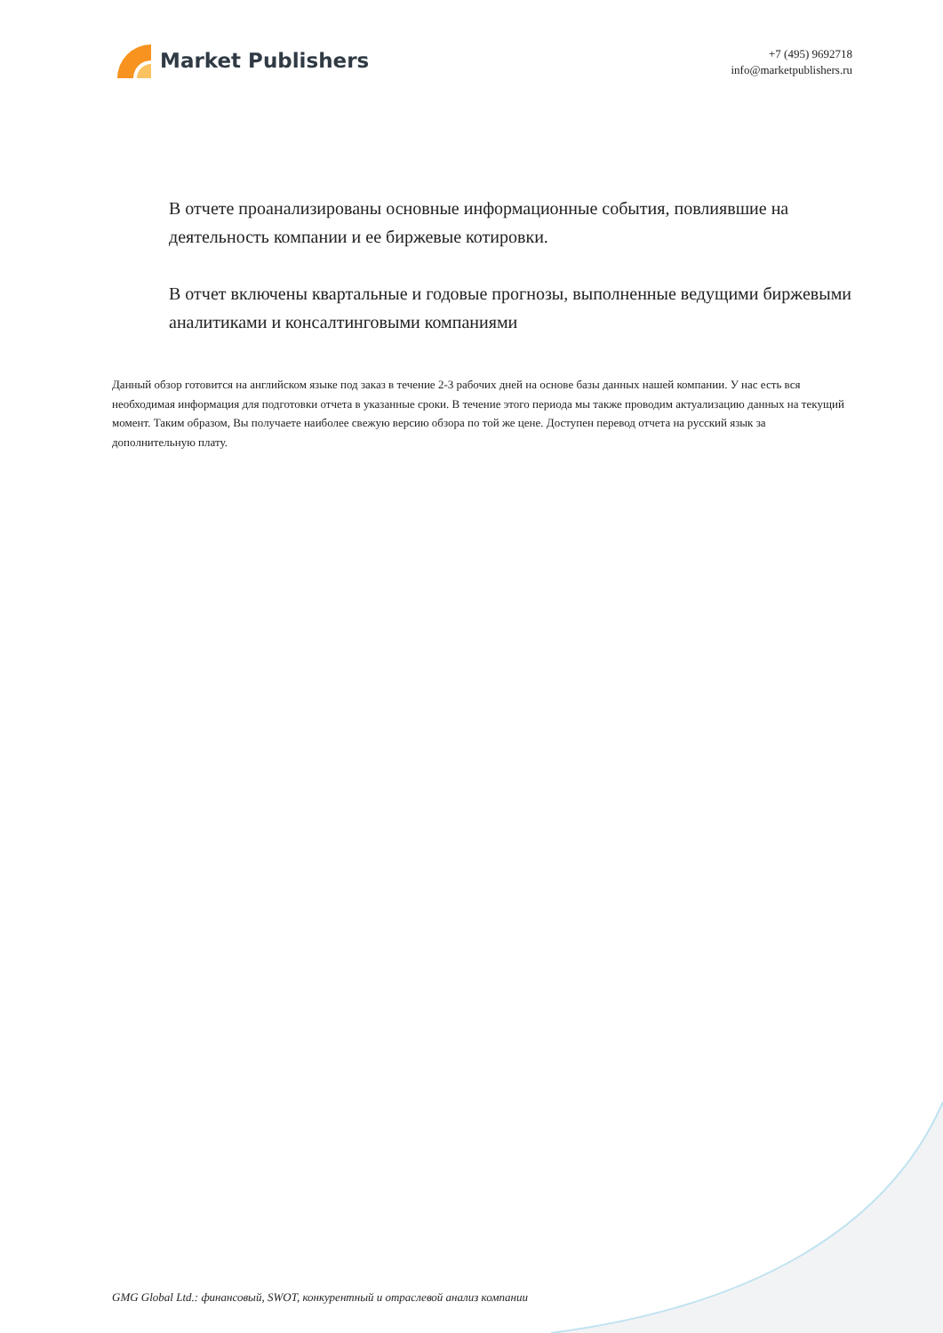Market Publishers
+7 (495) 9692718
info@marketpublishers.ru
В отчете проанализированы основные информационные события, повлиявшие на деятельность компании и ее биржевые котировки.
В отчет включены квартальные и годовые прогнозы, выполненные ведущими биржевыми аналитиками и консалтинговыми компаниями
Данный обзор готовится на английском языке под заказ в течение 2-3 рабочих дней на основе базы данных нашей компании. У нас есть вся необходимая информация для подготовки отчета в указанные сроки. В течение этого периода мы также проводим актуализацию данных на текущий момент. Таким образом, Вы получаете наиболее свежую версию обзора по той же цене. Доступен перевод отчета на русский язык за дополнительную плату.
GMG Global Ltd.: финансовый, SWOT, конкурентный и отраслевой анализ компании